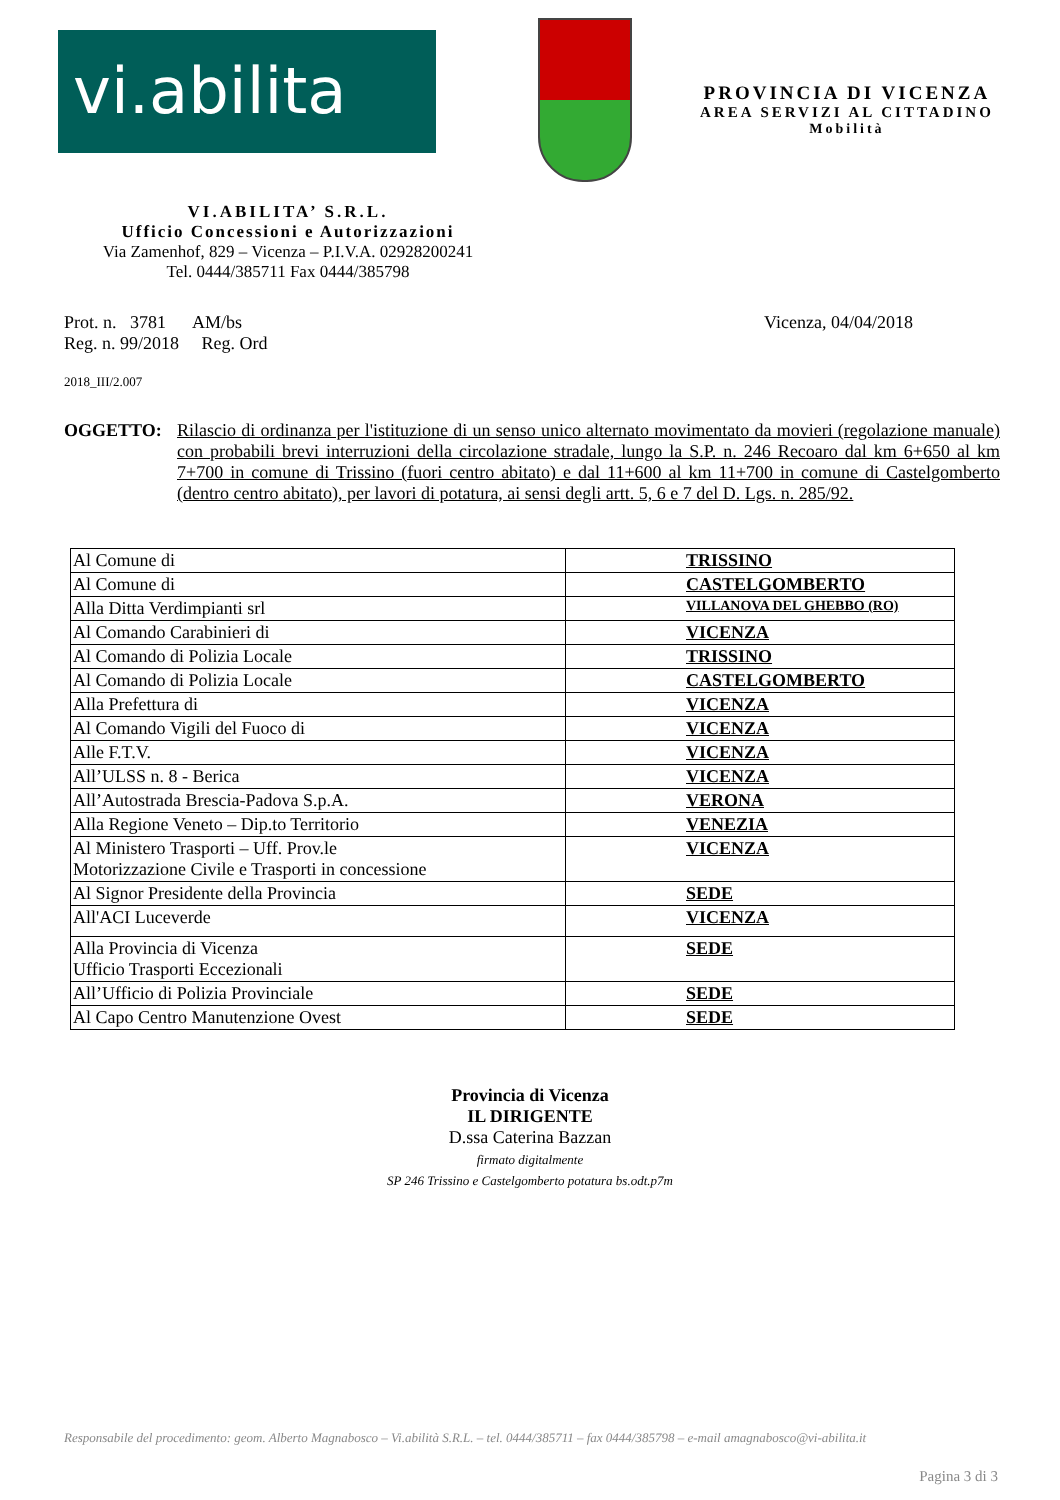vi.abilita
PROVINCIA DI VICENZA
AREA SERVIZI AL CITTADINO
Mobilità
VI.ABILITA’ S.R.L.
Ufficio Concessioni e Autorizzazioni
Via Zamenhof, 829 – Vicenza – P.I.V.A. 02928200241
Tel. 0444/385711 Fax 0444/385798
Prot. n. 3781 AM/bs Vicenza, 04/04/2018
Reg. n. 99/2018 Reg. Ord
2018_III/2.007
OGGETTO: Rilascio di ordinanza per l'istituzione di un senso unico alternato movimentato da movieri (regolazione manuale) con probabili brevi interruzioni della circolazione stradale, lungo la S.P. n. 246 Recoaro dal km 6+650 al km 7+700 in comune di Trissino (fuori centro abitato) e dal 11+600 al km 11+700 in comune di Castelgomberto (dentro centro abitato), per lavori di potatura, ai sensi degli artt. 5, 6 e 7 del D. Lgs. n. 285/92.
| Al Comune di | TRISSINO |
| Al Comune di | CASTELGOMBERTO |
| Alla Ditta Verdimpianti srl | VILLANOVA DEL GHEBBO (RO) |
| Al Comando Carabinieri di | VICENZA |
| Al Comando di Polizia Locale | TRISSINO |
| Al Comando di Polizia Locale | CASTELGOMBERTO |
| Alla Prefettura di | VICENZA |
| Al Comando Vigili del Fuoco di | VICENZA |
| Alle F.T.V. | VICENZA |
| All’ULSS n. 8 - Berica | VICENZA |
| All’Autostrada Brescia-Padova S.p.A. | VERONA |
| Alla Regione Veneto – Dip.to Territorio | VENEZIA |
| Al Ministero Trasporti – Uff. Prov.le Motorizzazione Civile e Trasporti in concessione | VICENZA |
| Al Signor Presidente della Provincia | SEDE |
| All'ACI Luceverde | VICENZA |
| Alla Provincia di Vicenza Ufficio Trasporti Eccezionali | SEDE |
| All’Ufficio di Polizia Provinciale | SEDE |
| Al Capo Centro Manutenzione Ovest | SEDE |
Provincia di Vicenza
IL DIRIGENTE
D.ssa Caterina Bazzan
firmato digitalmente
SP 246 Trissino e Castelgomberto potatura bs.odt.p7m
Responsabile del procedimento: geom. Alberto Magnabosco – Vi.abilità S.R.L. – tel. 0444/385711 – fax 0444/385798 – e-mail amagnabosco@vi-abilita.it
Pagina 3 di 3